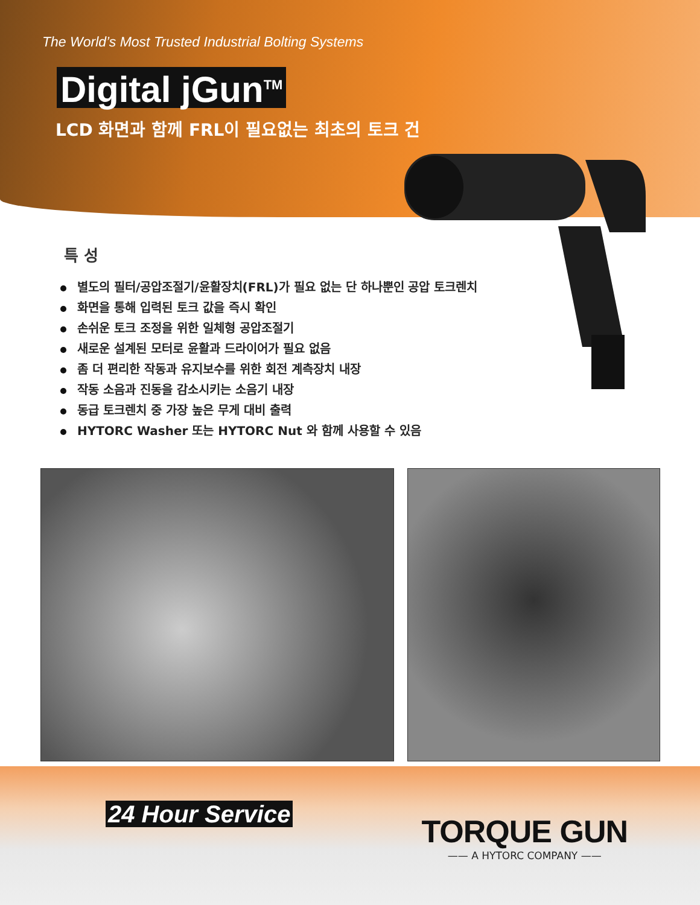The World’s Most Trusted Industrial Bolting Systems
Digital jGun<sup>TM</sup>
LCD 화면과 함께 FRL이 필요없는 최초의 토크 건
특 성
별도의 필터/공압조절기/윤활장치(FRL)가 필요 없는 단 하나뿐인 공압 토크렌치
화면을 통해 입력된 토크 값을 즉시 확인
손쉬운 토크 조정을 위한 일체형 공압조절기
새로운 설계된 모터로 윤활과 드라이어가 필요 없음
좀 더 편리한 작동과 유지보수를 위한 회전 계측장치 내장
작동 소음과 진동을 감소시키는 소음기 내장
동급 토크렌치 중 가장 높은 무게 대비 출력
HYTORC Washer 또는 HYTORC Nut 와 함께 사용할 수 있음
24 Hour Service
TORQUE GUN
—— A HYTORC COMPANY ——